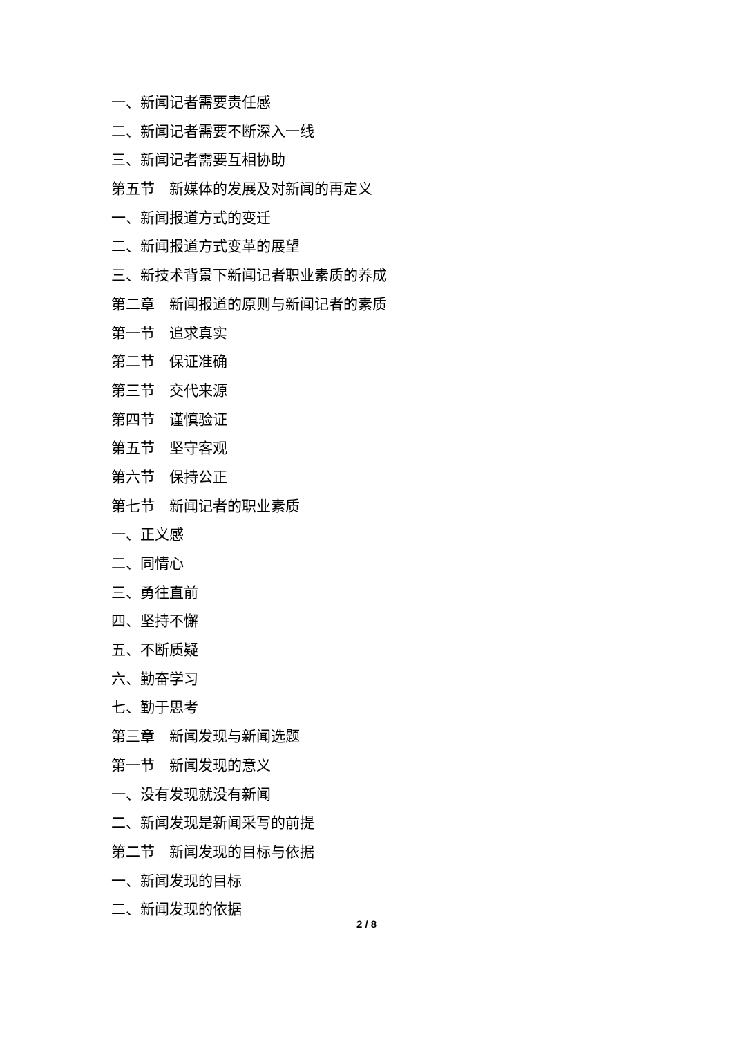一、新闻记者需要责任感
二、新闻记者需要不断深入一线
三、新闻记者需要互相协助
第五节　新媒体的发展及对新闻的再定义
一、新闻报道方式的变迁
二、新闻报道方式变革的展望
三、新技术背景下新闻记者职业素质的养成
第二章　新闻报道的原则与新闻记者的素质
第一节　追求真实
第二节　保证准确
第三节　交代来源
第四节　谨慎验证
第五节　坚守客观
第六节　保持公正
第七节　新闻记者的职业素质
一、正义感
二、同情心
三、勇往直前
四、坚持不懈
五、不断质疑
六、勤奋学习
七、勤于思考
第三章　新闻发现与新闻选题
第一节　新闻发现的意义
一、没有发现就没有新闻
二、新闻发现是新闻采写的前提
第二节　新闻发现的目标与依据
一、新闻发现的目标
二、新闻发现的依据
2 / 8